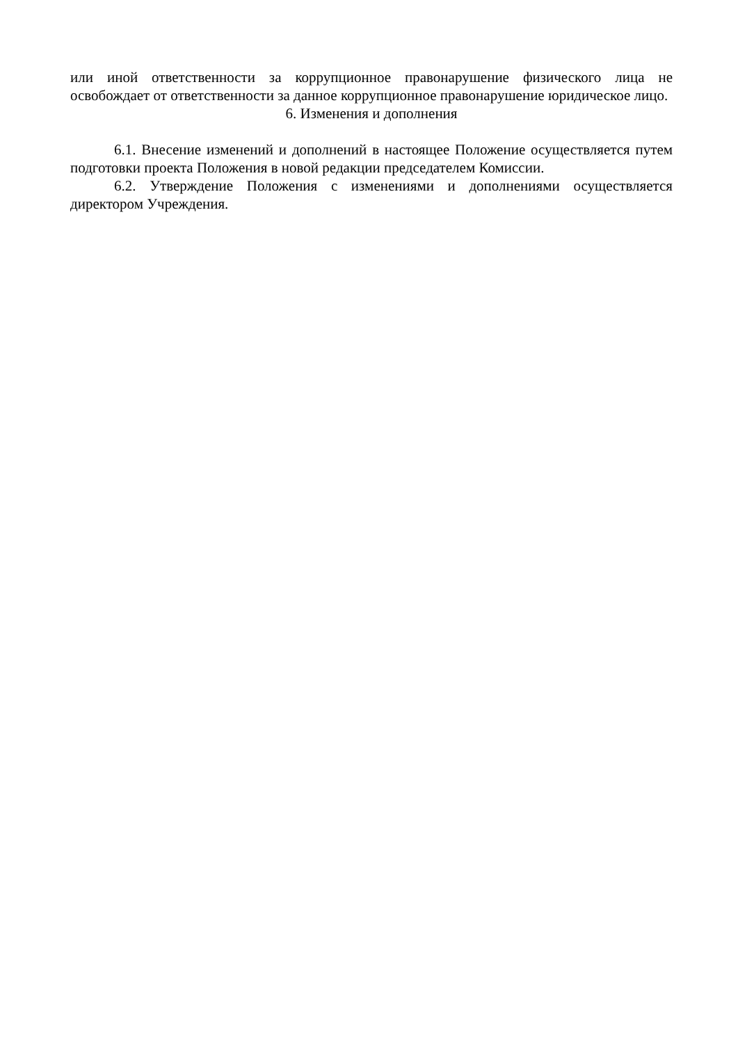или иной ответственности за коррупционное правонарушение физического лица не освобождает от ответственности за данное коррупционное правонарушение юридическое лицо.
6. Изменения и дополнения
6.1. Внесение изменений и дополнений в настоящее Положение осуществляется путем подготовки проекта Положения в новой редакции председателем Комиссии.
6.2. Утверждение Положения с изменениями и дополнениями осуществляется директором Учреждения.